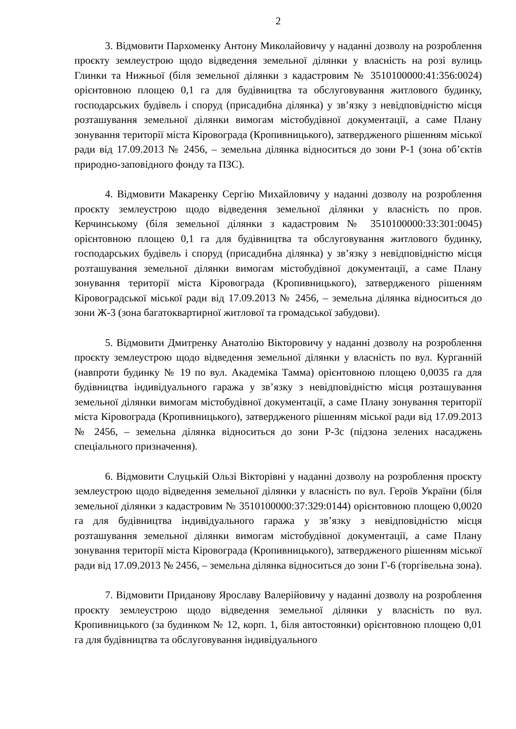2
3. Відмовити Пархоменку Антону Миколайовичу у наданні дозволу на розроблення проєкту землеустрою щодо відведення земельної ділянки у власність на розі вулиць Глинки та Нижньої (біля земельної ділянки з кадастровим № 3510100000:41:356:0024) орієнтовною площею 0,1 га для будівництва та обслуговування житлового будинку, господарських будівель і споруд (присадибна ділянка) у зв’язку з невідповідністю місця розташування земельної ділянки вимогам містобудівної документації, а саме Плану зонування території міста Кіровограда (Кропивницького), затвердженого рішенням міської ради від 17.09.2013 № 2456, – земельна ділянка відноситься до зони Р-1 (зона об’єктів природно-заповідного фонду та ПЗС).
4. Відмовити Макаренку Сергію Михайловичу у наданні дозволу на розроблення проєкту землеустрою щодо відведення земельної ділянки у власність по пров. Керчинському (біля земельної ділянки з кадастровим № 3510100000:33:301:0045) орієнтовною площею 0,1 га для будівництва та обслуговування житлового будинку, господарських будівель і споруд (присадибна ділянка) у зв’язку з невідповідністю місця розташування земельної ділянки вимогам містобудівної документації, а саме Плану зонування території міста Кіровограда (Кропивницького), затвердженого рішенням Кіровоградської міської ради від 17.09.2013 № 2456, – земельна ділянка відноситься до зони Ж-3 (зона багатоквартирної житлової та громадської забудови).
5. Відмовити Дмитренку Анатолію Вікторовичу у наданні дозволу на розроблення проєкту землеустрою щодо відведення земельної ділянки у власність по вул. Курганній (навпроти будинку № 19 по вул. Академіка Тамма) орієнтовною площею 0,0035 га для будівництва індивідуального гаража у зв’язку з невідповідністю місця розташування земельної ділянки вимогам містобудівної документації, а саме Плану зонування території міста Кіровограда (Кропивницького), затвердженого рішенням міської ради від 17.09.2013 № 2456, – земельна ділянка відноситься до зони Р-3с (підзона зелених насаджень спеціального призначення).
6. Відмовити Слуцькій Ользі Вікторівні у наданні дозволу на розроблення проєкту землеустрою щодо відведення земельної ділянки у власність по вул. Героїв України (біля земельної ділянки з кадастровим № 3510100000:37:329:0144) орієнтовною площею 0,0020 га для будівництва індивідуального гаража у зв’язку з невідповідністю місця розташування земельної ділянки вимогам містобудівної документації, а саме Плану зонування території міста Кіровограда (Кропивницького), затвердженого рішенням міської ради від 17.09.2013 № 2456, – земельна ділянка відноситься до зони Г-6 (торгівельна зона).
7. Відмовити Приданову Ярославу Валерійовичу у наданні дозволу на розроблення проєкту землеустрою щодо відведення земельної ділянки у власність по вул. Кропивницького (за будинком № 12, корп. 1, біля автостоянки) орієнтовною площею 0,01 га для будівництва та обслуговування індивідуального